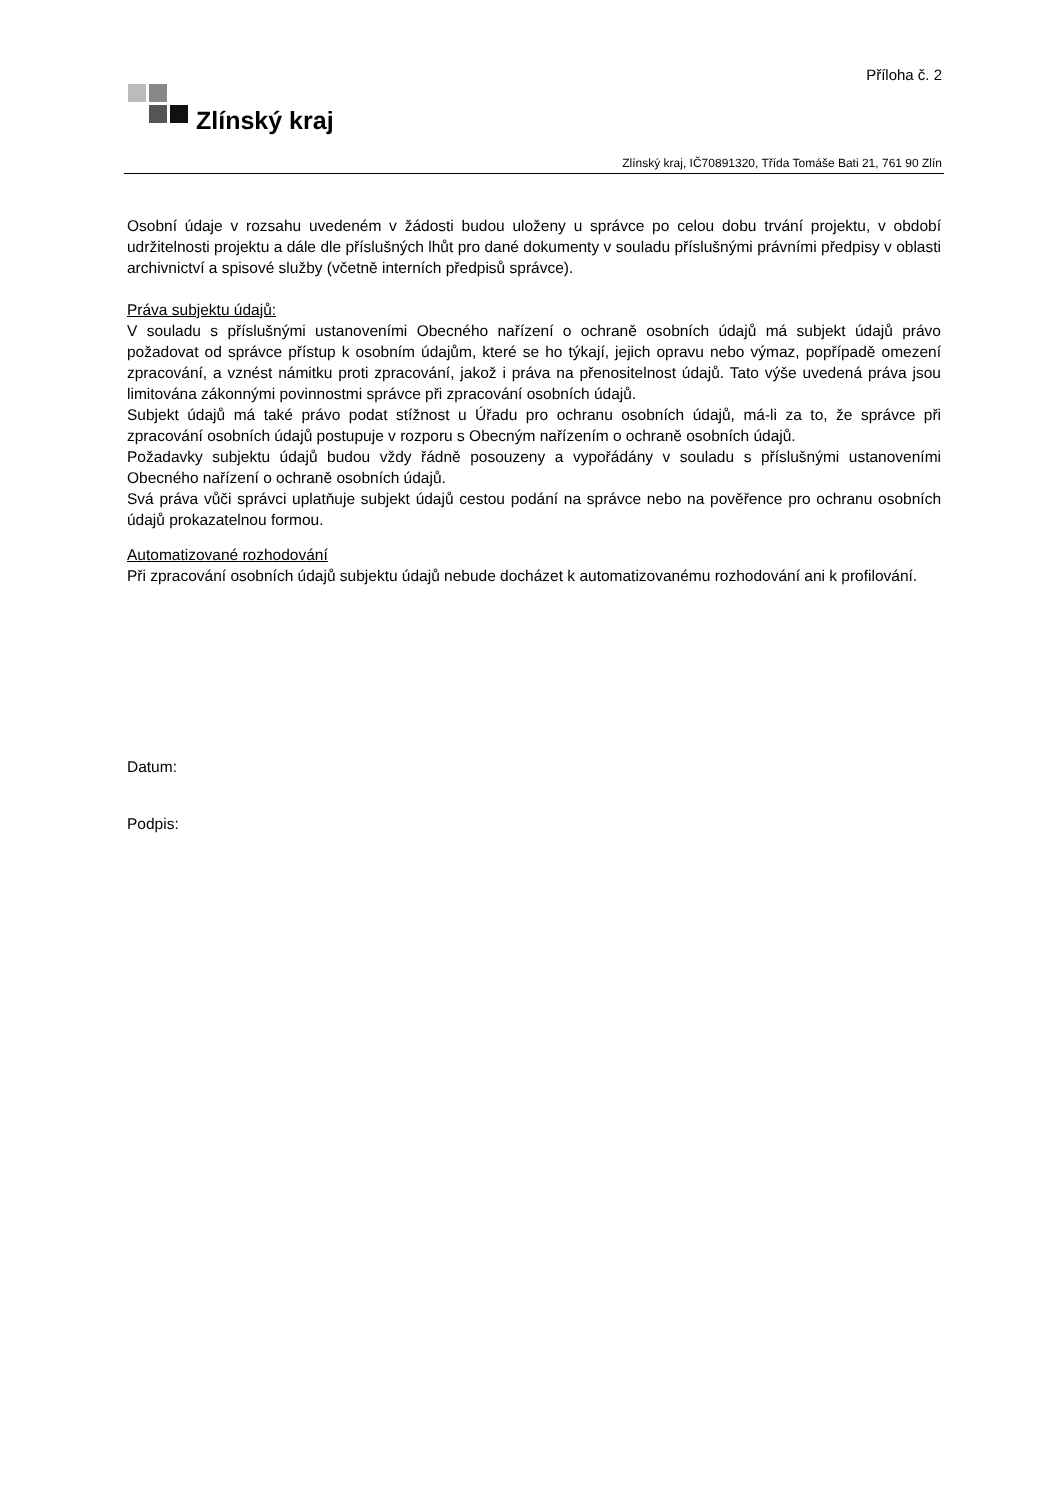Příloha č. 2
Zlínský kraj
Zlínský kraj, IČ70891320, Třída Tomáše Bati 21, 761 90 Zlín
Osobní údaje v rozsahu uvedeném v žádosti budou uloženy u správce po celou dobu trvání projektu, v období udržitelnosti projektu a dále dle příslušných lhůt pro dané dokumenty v souladu příslušnými právními předpisy v oblasti archivnictví a spisové služby (včetně interních předpisů správce).
Práva subjektu údajů:
V souladu s příslušnými ustanoveními Obecného nařízení o ochraně osobních údajů má subjekt údajů právo požadovat od správce přístup k osobním údajům, které se ho týkají, jejich opravu nebo výmaz, popřípadě omezení zpracování, a vznést námitku proti zpracování, jakož i práva na přenositelnost údajů. Tato výše uvedená práva jsou limitována zákonnými povinnostmi správce při zpracování osobních údajů.
Subjekt údajů má také právo podat stížnost u Úřadu pro ochranu osobních údajů, má-li za to, že správce při zpracování osobních údajů postupuje v rozporu s Obecným nařízením o ochraně osobních údajů.
Požadavky subjektu údajů budou vždy řádně posouzeny a vypořádány v souladu s příslušnými ustanoveními Obecného nařízení o ochraně osobních údajů.
Svá práva vůči správci uplatňuje subjekt údajů cestou podání na správce nebo na pověřence pro ochranu osobních údajů prokazatelnou formou.
Automatizované rozhodování
Při zpracování osobních údajů subjektu údajů nebude docházet k automatizovanému rozhodování ani k profilování.
Datum:
Podpis: